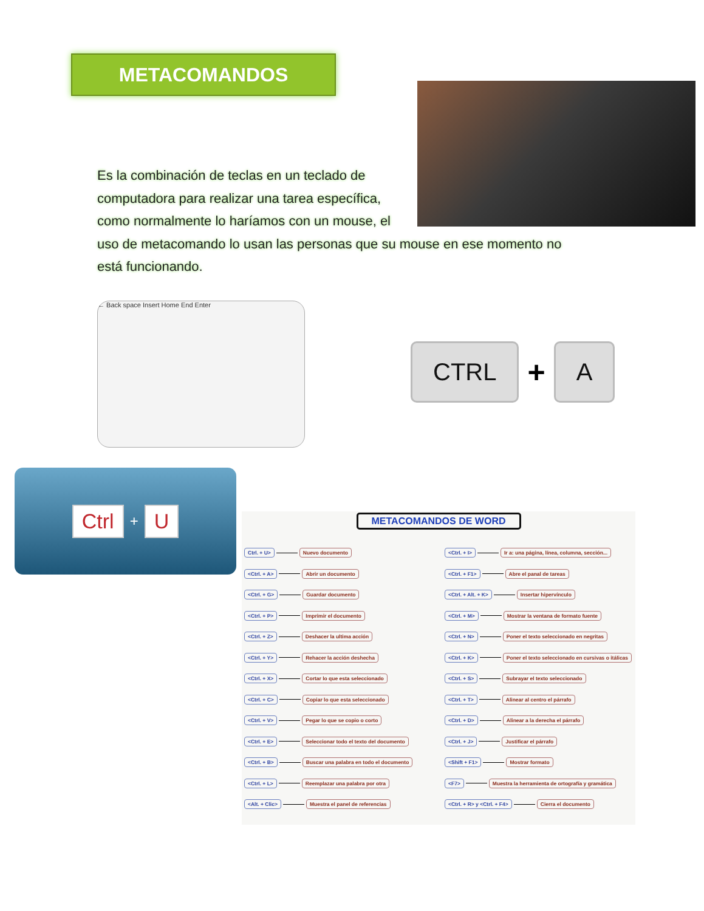METACOMANDOS
Es la combinación de teclas en un teclado de
computadora para realizar una tarea específica,
como normalmente lo haríamos con un mouse, el
uso de metacomando lo usan las personas que su mouse en ese momento no
está funcionando.
← Back space Insert Home End Enter
CTRL
+
A
Ctrl + U
METACOMANDOS DE WORD
Ctrl. + U> Nuevo documento
<Ctrl. + A> Abrir un documento
<Ctrl. + G> Guardar documento
<Ctrl. + P> Imprimir el documento
<Ctrl. + Z> Deshacer la ultima acción
<Ctrl. + Y> Rehacer la acción deshecha
<Ctrl. + X> Cortar lo que esta seleccionado
<Ctrl. + C> Copiar lo que esta seleccionado
<Ctrl. + V> Pegar lo que se copio o corto
<Ctrl. + E> Seleccionar todo el texto del documento
<Ctrl. + B> Buscar una palabra en todo el documento
<Ctrl. + L> Reemplazar una palabra por otra
<Alt. + Clic> Muestra el panel de referencias
<Ctrl. + I> Ir a: una página, línea, columna, sección...
<Ctrl. + F1> Abre el panal de tareas
<Ctrl. + Alt. + K> Insertar hipervínculo
<Ctrl. + M> Mostrar la ventana de formato fuente
<Ctrl. + N> Poner el texto seleccionado en negritas
<Ctrl. + K> Poner el texto seleccionado en cursivas o itálicas
<Ctrl. + S> Subrayar el texto seleccionado
<Ctrl. + T> Alinear al centro el párrafo
<Ctrl. + D> Alinear a la derecha el párrafo
<Ctrl. + J> Justificar el párrafo
<Shift + F1> Mostrar formato
<F7> Muestra la herramienta de ortografía y gramática
<Ctrl. + R> y <Ctrl. + F4> Cierra el documento